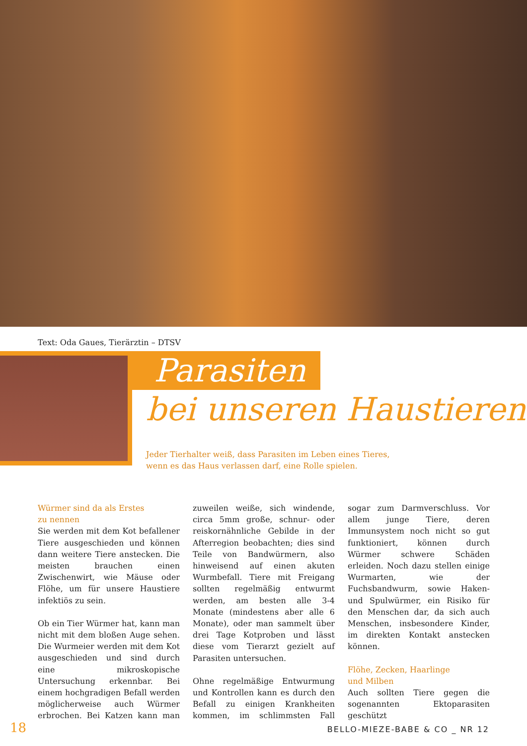Text: Oda Gaues, Tierärztin – DTSV
Parasiten
bei unseren Haustieren
Jeder Tierhalter weiß, dass Parasiten im Leben eines Tieres,
wenn es das Haus verlassen darf, eine Rolle spielen.
Würmer sind da als Erstes
zu nennen
Sie werden mit dem Kot befallener Tiere ausgeschieden und können dann weitere Tiere anstecken. Die meisten brauchen einen Zwischenwirt, wie Mäuse oder Flöhe, um für unsere Haustiere infektiös zu sein.
Ob ein Tier Würmer hat, kann man nicht mit dem bloßen Auge sehen. Die Wurmeier werden mit dem Kot ausgeschieden und sind durch eine mikroskopische Untersuchung erkennbar. Bei einem hochgradigen Befall werden möglicherweise auch Würmer erbrochen. Bei Katzen kann man zuweilen weiße, sich windende, circa 5mm große, schnur- oder reiskornähnliche Gebilde in der Afterregion beobachten; dies sind Teile von Bandwürmern, also hinweisend auf einen akuten Wurmbefall. Tiere mit Freigang sollten regelmäßig entwurmt werden, am besten alle 3-4 Monate (mindestens aber alle 6 Monate), oder man sammelt über drei Tage Kotproben und lässt diese vom Tierarzt gezielt auf Parasiten untersuchen.
Ohne regelmäßige Entwurmung und Kontrollen kann es durch den Befall zu einigen Krankheiten kommen, im schlimmsten Fall sogar zum Darmverschluss. Vor allem junge Tiere, deren Immunsystem noch nicht so gut funktioniert, können durch Würmer schwere Schäden erleiden. Noch dazu stellen einige Wurmarten, wie der Fuchsbandwurm, sowie Haken-und Spulwürmer, ein Risiko für den Menschen dar, da sich auch Menschen, insbesondere Kinder, im direkten Kontakt anstecken können.
Flöhe, Zecken, Haarlinge
und Milben
Auch sollten Tiere gegen die sogenannten Ektoparasiten geschützt
18 BELLO-MIEZE-BABE & CO _ NR 12